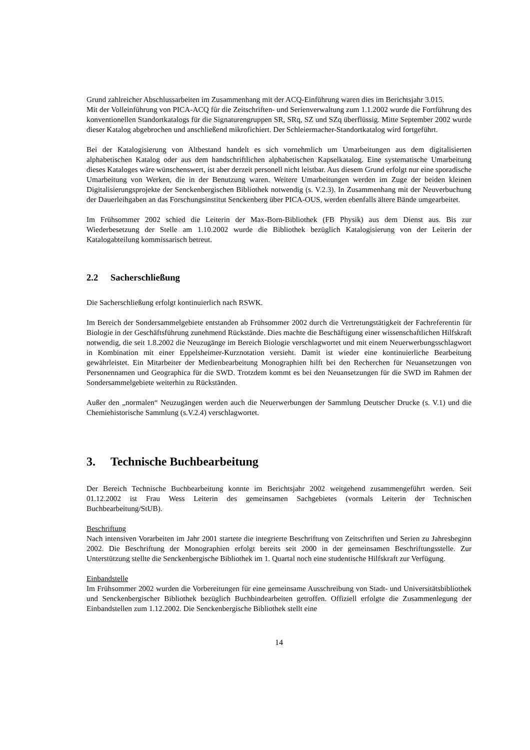Grund zahlreicher Abschlussarbeiten im Zusammenhang mit der ACQ-Einführung waren dies im Berichtsjahr 3.015.
Mit der Volleinführung von PICA-ACQ für die Zeitschriften- und Serienverwaltung zum 1.1.2002 wurde die Fortführung des konventionellen Standortkatalogs für die Signaturengruppen SR, SRq, SZ und SZq überflüssig. Mitte September 2002 wurde dieser Katalog abgebrochen und anschließend mikrofichiert. Der Schleiermacher-Standortkatalog wird fortgeführt.
Bei der Katalogisierung von Altbestand handelt es sich vornehmlich um Umarbeitungen aus dem digitalisierten alphabetischen Katalog oder aus dem handschriftlichen alphabetischen Kapselkatalog. Eine systematische Umarbeitung dieses Kataloges wäre wünschenswert, ist aber derzeit personell nicht leistbar. Aus diesem Grund erfolgt nur eine sporadische Umarbeitung von Werken, die in der Benutzung waren. Weitere Umarbeitungen werden im Zuge der beiden kleinen Digitalisierungsprojekte der Senckenbergischen Bibliothek notwendig (s. V.2.3). In Zusammenhang mit der Neuverbuchung der Dauerleihgaben an das Forschungsinstitut Senckenberg über PICA-OUS, werden ebenfalls ältere Bände umgearbeitet.
Im Frühsommer 2002 schied die Leiterin der Max-Born-Bibliothek (FB Physik) aus dem Dienst aus. Bis zur Wiederbesetzung der Stelle am 1.10.2002 wurde die Bibliothek bezüglich Katalogisierung von der Leiterin der Katalogabteilung kommissarisch betreut.
2.2 Sacherschließung
Die Sacherschließung erfolgt kontinuierlich nach RSWK.
Im Bereich der Sondersammelgebiete entstanden ab Frühsommer 2002 durch die Vertretungstätigkeit der Fachreferentin für Biologie in der Geschäftsführung zunehmend Rückstände. Dies machte die Beschäftigung einer wissenschaftlichen Hilfskraft notwendig, die seit 1.8.2002 die Neuzugänge im Bereich Biologie verschlagwortet und mit einem Neuerwerbungsschlagwort in Kombination mit einer Eppelsheimer-Kurznotation versieht. Damit ist wieder eine kontinuierliche Bearbeitung gewährleistet. Ein Mitarbeiter der Medienbearbeitung Monographien hilft bei den Recherchen für Neuansetzungen von Personennamen und Geographica für die SWD. Trotzdem kommt es bei den Neuansetzungen für die SWD im Rahmen der Sondersammelgebiete weiterhin zu Rückständen.
Außer den „normalen“ Neuzugängen werden auch die Neuerwerbungen der Sammlung Deutscher Drucke (s. V.1) und die Chemiehistorische Sammlung (s.V.2.4) verschlagwortet.
3. Technische Buchbearbeitung
Der Bereich Technische Buchbearbeitung konnte im Berichtsjahr 2002 weitgehend zusammengeführt werden. Seit 01.12.2002 ist Frau Wess Leiterin des gemeinsamen Sachgebietes (vormals Leiterin der Technischen Buchbearbeitung/StUB).
Beschriftung
Nach intensiven Vorarbeiten im Jahr 2001 startete die integrierte Beschriftung von Zeitschriften und Serien zu Jahresbeginn 2002. Die Beschriftung der Monographien erfolgt bereits seit 2000 in der gemeinsamen Beschriftungsstelle. Zur Unterstützung stellte die Senckenbergische Bibliothek im 1. Quartal noch eine studentische Hilfskraft zur Verfügung.
Einbandstelle
Im Frühsommer 2002 wurden die Vorbereitungen für eine gemeinsame Ausschreibung von Stadt- und Universitätsbibliothek und Senckenbergischer Bibliothek bezüglich Buchbindearbeiten getroffen. Offiziell erfolgte die Zusammenlegung der Einbandstellen zum 1.12.2002. Die Senckenbergische Bibliothek stellt eine
14